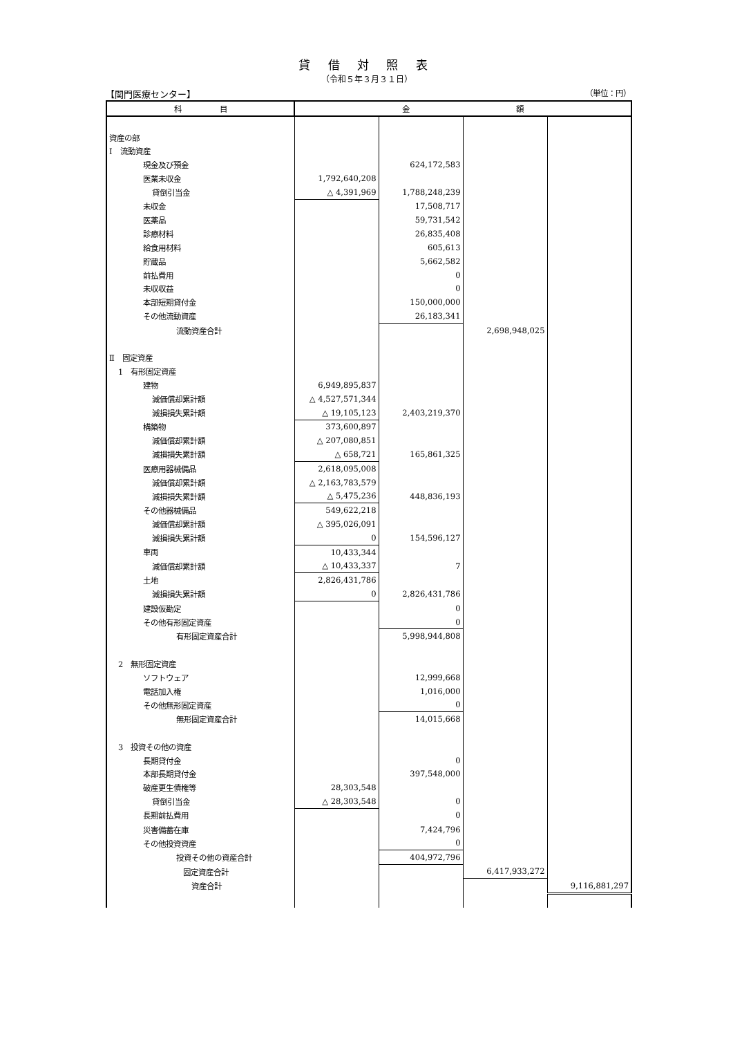貸 借 対 照 表
（令和５年３月３１日）
【関門医療センター】 （単位：円）
| 科 目 | 金 額 | | | |
| --- | --- | --- | --- | --- |
| 資産の部 | | | | |
| Ⅰ 流動資産 | | | | |
| 現金及び預金 | | 624,172,583 | | |
| 医業未収金 | 1,792,640,208 | | | |
| 貸倒引当金 | △ 4,391,969 | 1,788,248,239 | | |
| 未収金 | | 17,508,717 | | |
| 医薬品 | | 59,731,542 | | |
| 診療材料 | | 26,835,408 | | |
| 給食用材料 | | 605,613 | | |
| 貯蔵品 | | 5,662,582 | | |
| 前払費用 | | 0 | | |
| 未収収益 | | 0 | | |
| 本部短期貸付金 | | 150,000,000 | | |
| その他流動資産 | | 26,183,341 | | |
| 流動資産合計 | | | 2,698,948,025 | |
| Ⅱ 固定資産 | | | | |
| 1 有形固定資産 | | | | |
| 建物 | 6,949,895,837 | | | |
| 減価償却累計額 | △ 4,527,571,344 | | | |
| 減損損失累計額 | △ 19,105,123 | 2,403,219,370 | | |
| 構築物 | 373,600,897 | | | |
| 減価償却累計額 | △ 207,080,851 | | | |
| 減損損失累計額 | △ 658,721 | 165,861,325 | | |
| 医療用器械備品 | 2,618,095,008 | | | |
| 減価償却累計額 | △ 2,163,783,579 | | | |
| 減損損失累計額 | △ 5,475,236 | 448,836,193 | | |
| その他器械備品 | 549,622,218 | | | |
| 減価償却累計額 | △ 395,026,091 | | | |
| 減損損失累計額 | 0 | 154,596,127 | | |
| 車両 | 10,433,344 | | | |
| 減価償却累計額 | △ 10,433,337 | 7 | | |
| 土地 | 2,826,431,786 | | | |
| 減損損失累計額 | 0 | 2,826,431,786 | | |
| 建設仮勘定 | | 0 | | |
| その他有形固定資産 | | 0 | | |
| 有形固定資産合計 | | 5,998,944,808 | | |
| 2 無形固定資産 | | | | |
| ソフトウェア | | 12,999,668 | | |
| 電話加入権 | | 1,016,000 | | |
| その他無形固定資産 | | 0 | | |
| 無形固定資産合計 | | 14,015,668 | | |
| 3 投資その他の資産 | | | | |
| 長期貸付金 | | 0 | | |
| 本部長期貸付金 | | 397,548,000 | | |
| 破産更生債権等 | 28,303,548 | | | |
| 貸倒引当金 | △ 28,303,548 | 0 | | |
| 長期前払費用 | | 0 | | |
| 災害備蓄在庫 | | 7,424,796 | | |
| その他投資資産 | | 0 | | |
| 投資その他の資産合計 | | 404,972,796 | | |
| 固定資産合計 | | | 6,417,933,272 | |
| 資産合計 | | | | 9,116,881,297 |